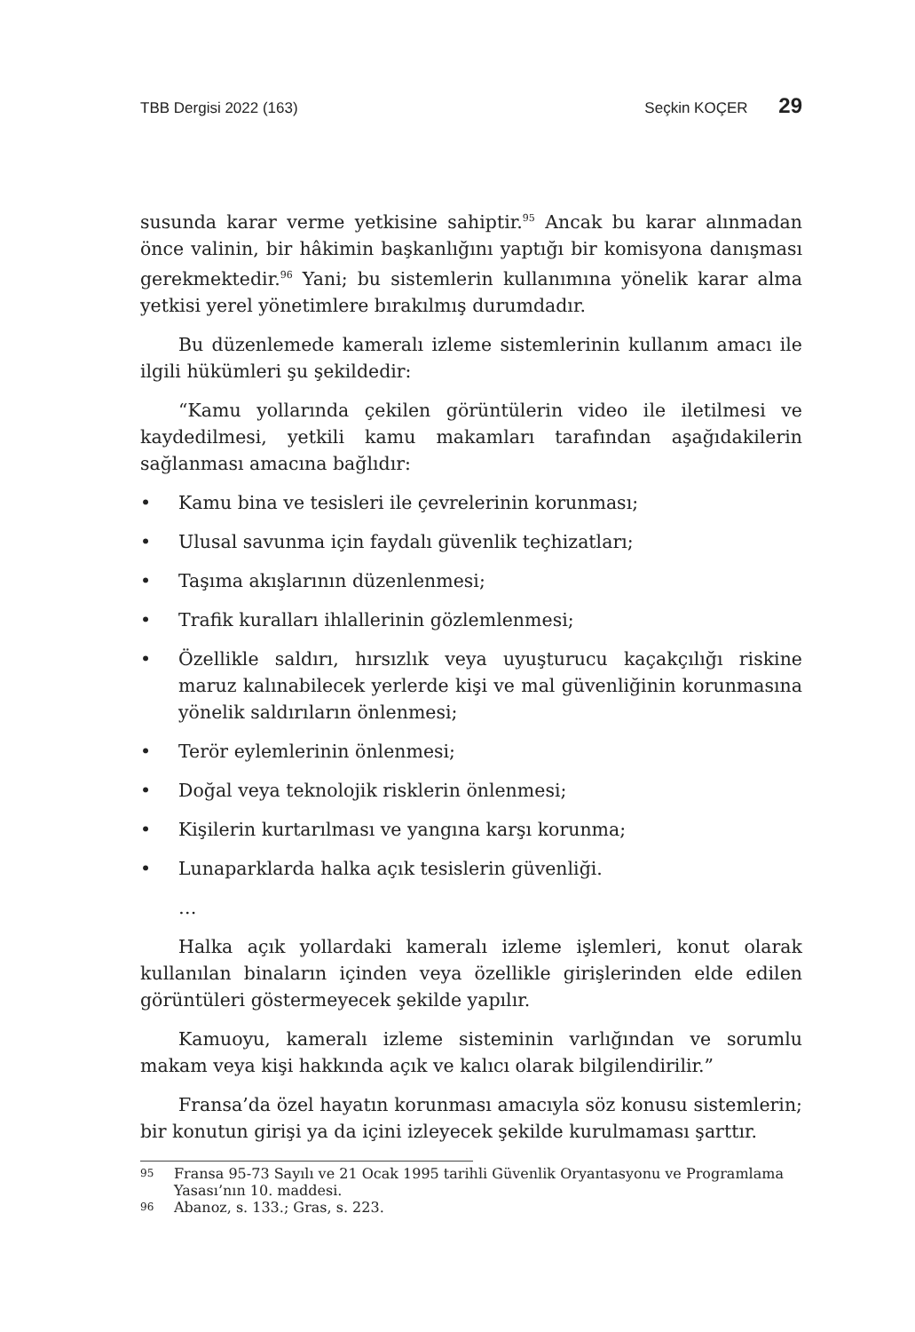TBB Dergisi 2022 (163) Seçkin KOÇER 29
susunda karar verme yetkisine sahiptir.<sup>95</sup> Ancak bu karar alınmadan önce valinin, bir hâkimin başkanlığını yaptığı bir komisyona danışması gerekmektedir.<sup>96</sup> Yani; bu sistemlerin kullanımına yönelik karar alma yetkisi yerel yönetimlere bırakılmış durumdadır.
Bu düzenlemede kameralı izleme sistemlerinin kullanım amacı ile ilgili hükümleri şu şekildedir:
“Kamu yollarında çekilen görüntülerin video ile iletilmesi ve kaydedilmesi, yetkili kamu makamları tarafından aşağıdakilerin sağlanması amacına bağlıdır:
• Kamu bina ve tesisleri ile çevrelerinin korunması;
• Ulusal savunma için faydalı güvenlik teçhizatları;
• Taşıma akışlarının düzenlenmesi;
• Trafik kuralları ihlallerinin gözlemlenmesi;
• Özellikle saldırı, hırsızlık veya uyuşturucu kaçakçılığı riskine maruz kalınabilecek yerlerde kişi ve mal güvenliğinin korunmasına yönelik saldırıların önlenmesi;
• Terör eylemlerinin önlenmesi;
• Doğal veya teknolojik risklerin önlenmesi;
• Kişilerin kurtarılması ve yangına karşı korunma;
• Lunaparklarda halka açık tesislerin güvenliği.
…
Halka açık yollardaki kameralı izleme işlemleri, konut olarak kullanılan binaların içinden veya özellikle girişlerinden elde edilen görüntüleri göstermeyecek şekilde yapılır.
Kamuoyu, kameralı izleme sisteminin varlığından ve sorumlu makam veya kişi hakkında açık ve kalıcı olarak bilgilendirilir.”
Fransa’da özel hayatın korunması amacıyla söz konusu sistemlerin; bir konutun girişi ya da içini izleyecek şekilde kurulmaması şarttır.
95 Fransa 95-73 Sayılı ve 21 Ocak 1995 tarihli Güvenlik Oryantasyonu ve Programlama Yasası’nın 10. maddesi.
96 Abanoz, s. 133.; Gras, s. 223.